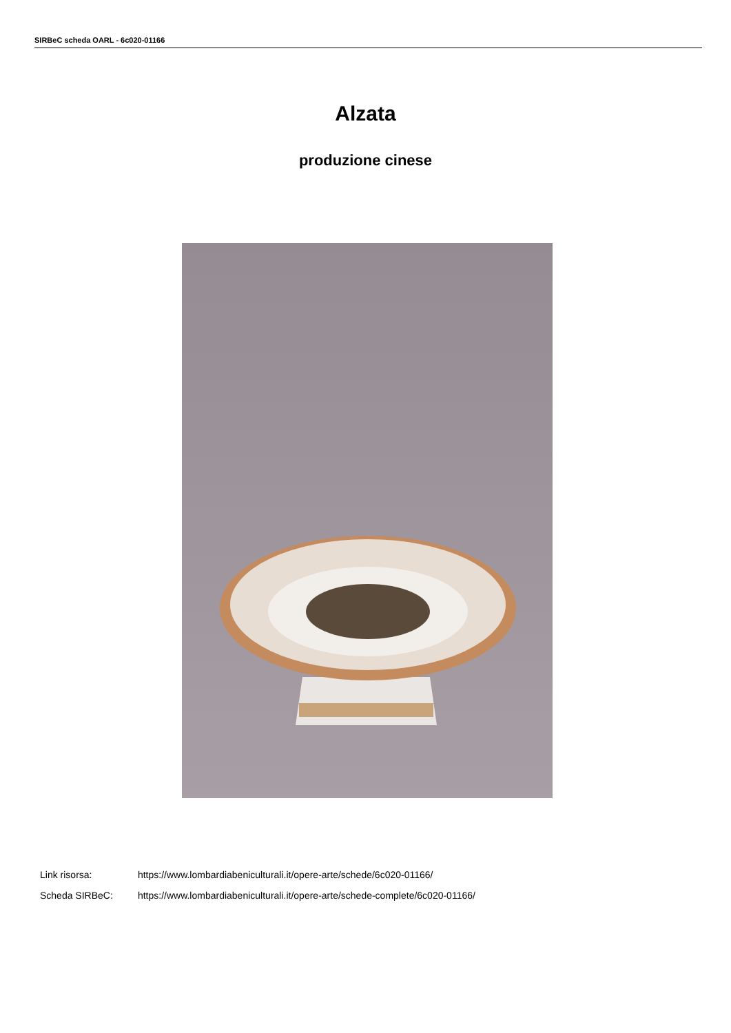SIRBeC scheda OARL - 6c020-01166
Alzata
produzione cinese
Link risorsa: https://www.lombardiabeniculturali.it/opere-arte/schede/6c020-01166/
Scheda SIRBeC: https://www.lombardiabeniculturali.it/opere-arte/schede-complete/6c020-01166/